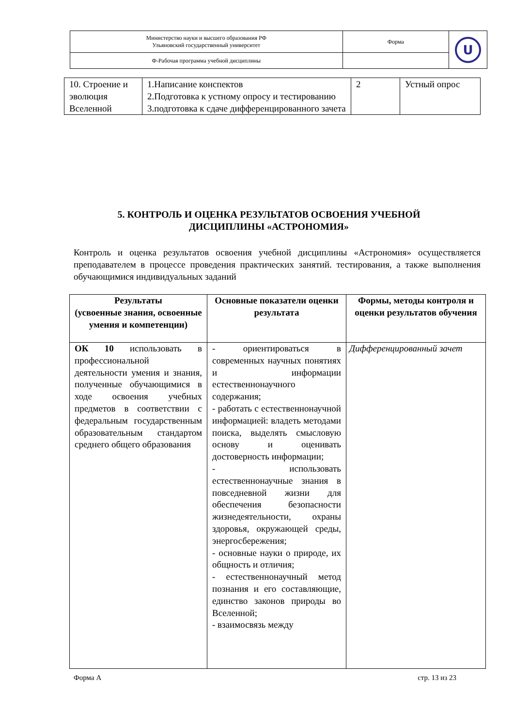| Министерство науки и высшего образования РФ Ульяновский государственный университет | Форма | U |
| Ф-Рабочая программа учебной дисциплины | | |
| 10. Строение и эволюция Вселенной | 1.Написание конспектов 2.Подготовка к устному опросу и тестированию 3.подготовка к сдаче дифференцированного зачета | 2 | Устный опрос |
5. КОНТРОЛЬ И ОЦЕНКА РЕЗУЛЬТАТОВ ОСВОЕНИЯ УЧЕБНОЙ ДИСЦИПЛИНЫ «АСТРОНОМИЯ»
Контроль и оценка результатов освоения учебной дисциплины «Астрономия» осуществляется преподавателем в процессе проведения практических занятий. тестирования, а также выполнения обучающимися индивидуальных заданий
| Результаты (усвоенные знания, освоенные умения и компетенции) | Основные показатели оценки результата | Формы, методы контроля и оценки результатов обучения |
| --- | --- | --- |
| ОК 10 использовать в профессиональной деятельности умения и знания, полученные обучающимися в ходе освоения учебных предметов в соответствии с федеральным государственным образовательным стандартом среднего общего образования | - ориентироваться в современных научных понятиях и информации естественнонаучного содержания; - работать с естественнонаучной информацией: владеть методами поиска, выделять смысловую основу и оценивать достоверность информации; - использовать естественнонаучные знания в повседневной жизни для обеспечения безопасности жизнедеятельности, охраны здоровья, окружающей среды, энергосбережения; - основные науки о природе, их общность и отличия; - естественнонаучный метод познания и его составляющие, единство законов природы во Вселенной; - взаимосвязь между | Дифференцированный зачет |
Форма А стр. 13 из 23